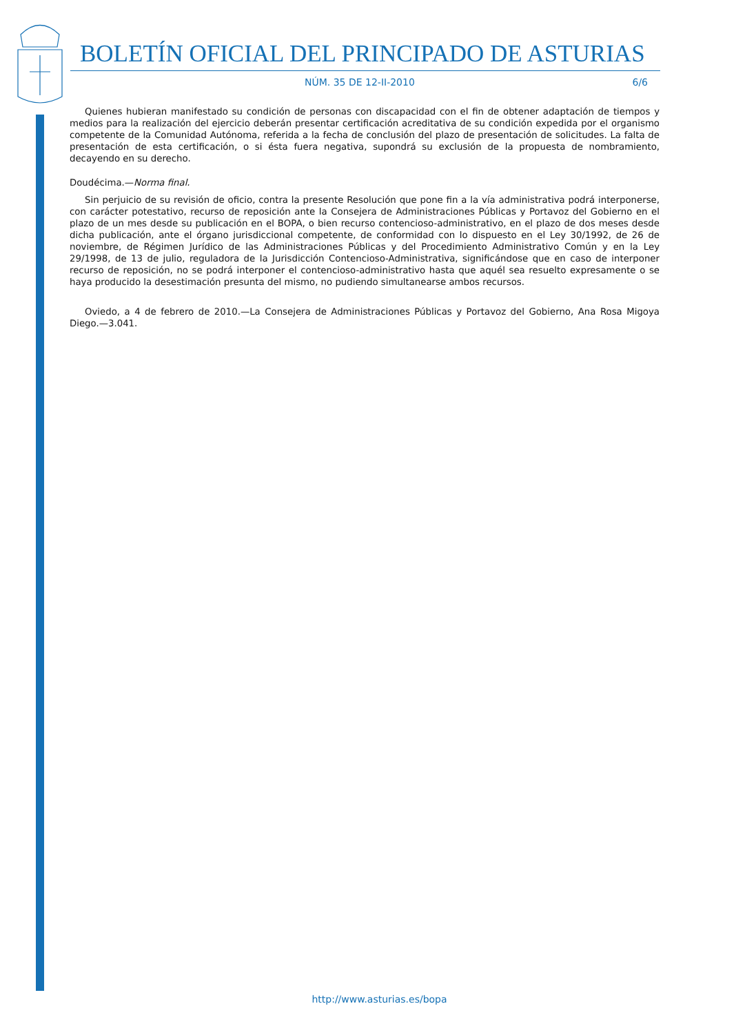BOLETÍN OFICIAL DEL PRINCIPADO DE ASTURIAS
NÚM. 35 DE 12-II-2010 6/6
Quienes hubieran manifestado su condición de personas con discapacidad con el fin de obtener adaptación de tiempos y medios para la realización del ejercicio deberán presentar certificación acreditativa de su condición expedida por el organismo competente de la Comunidad Autónoma, referida a la fecha de conclusión del plazo de presentación de solicitudes. La falta de presentación de esta certificación, o si ésta fuera negativa, supondrá su exclusión de la propuesta de nombramiento, decayendo en su derecho.
Doudécima.—Norma final.
Sin perjuicio de su revisión de oficio, contra la presente Resolución que pone fin a la vía administrativa podrá interponerse, con carácter potestativo, recurso de reposición ante la Consejera de Administraciones Públicas y Portavoz del Gobierno en el plazo de un mes desde su publicación en el BOPA, o bien recurso contencioso-administrativo, en el plazo de dos meses desde dicha publicación, ante el órgano jurisdiccional competente, de conformidad con lo dispuesto en el Ley 30/1992, de 26 de noviembre, de Régimen Jurídico de las Administraciones Públicas y del Procedimiento Administrativo Común y en la Ley 29/1998, de 13 de julio, reguladora de la Jurisdicción Contencioso-Administrativa, significándose que en caso de interponer recurso de reposición, no se podrá interponer el contencioso-administrativo hasta que aquél sea resuelto expresamente o se haya producido la desestimación presunta del mismo, no pudiendo simultanearse ambos recursos.
Oviedo, a 4 de febrero de 2010.—La Consejera de Administraciones Públicas y Portavoz del Gobierno, Ana Rosa Migoya Diego.—3.041.
http://www.asturias.es/bopa